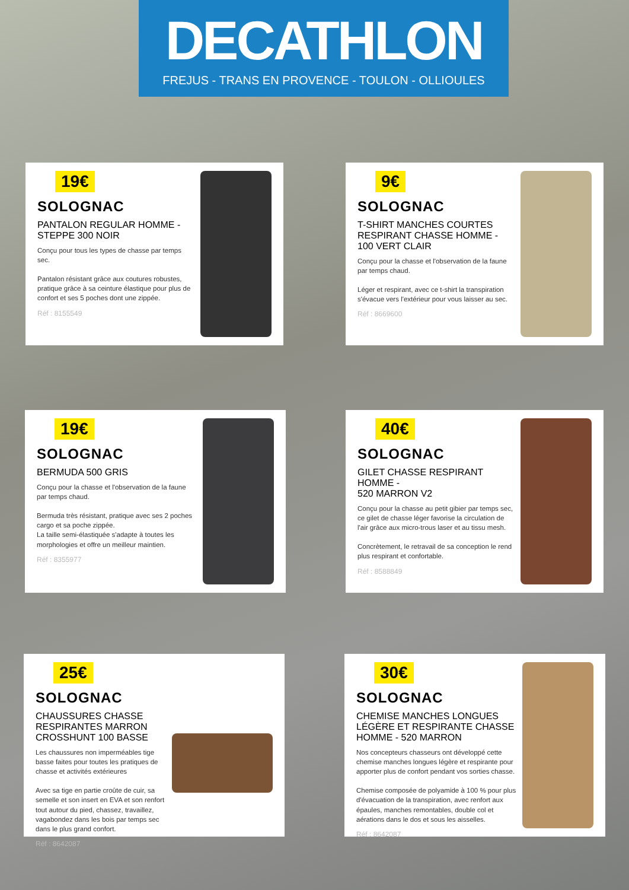DECATHLON
FREJUS - TRANS EN PROVENCE - TOULON - OLLIOULES
19€
SOLOGNAC
PANTALON REGULAR HOMME -
STEPPE 300 NOIR
Conçu pour tous les types de chasse par temps sec.
Pantalon résistant grâce aux coutures robustes, pratique grâce à sa ceinture élastique pour plus de confort et ses 5 poches dont une zippée.
Réf : 8155549
9€
SOLOGNAC
T-SHIRT MANCHES COURTES RESPIRANT CHASSE HOMME - 100 VERT CLAIR
Conçu pour la chasse et l'observation de la faune par temps chaud.
Léger et respirant, avec ce t-shirt la transpiration s'évacue vers l'extérieur pour vous laisser au sec.
Réf : 8669600
19€
SOLOGNAC
BERMUDA 500 GRIS
Conçu pour la chasse et l'observation de la faune par temps chaud.
Bermuda très résistant, pratique avec ses 2 poches cargo et sa poche zippée.
La taille semi-élastiquée s'adapte à toutes les morphologies et offre un meilleur maintien.
Réf : 8355977
40€
SOLOGNAC
GILET CHASSE RESPIRANT HOMME -
520 MARRON V2
Conçu pour la chasse au petit gibier par temps sec, ce gilet de chasse léger favorise la circulation de l'air grâce aux micro-trous laser et au tissu mesh.
Concrètement, le retravail de sa conception le rend plus respirant et confortable.
Réf : 8588849
25€
SOLOGNAC
CHAUSSURES CHASSE RESPIRANTES MARRON CROSSHUNT 100 BASSE
Les chaussures non imperméables tige basse faites pour toutes les pratiques de chasse et activités extérieures
Avec sa tige en partie croûte de cuir, sa semelle et son insert en EVA et son renfort tout autour du pied, chassez, travaillez, vagabondez dans les bois par temps sec dans le plus grand confort.
Réf : 8642087
30€
SOLOGNAC
CHEMISE MANCHES LONGUES LÉGÈRE ET RESPIRANTE CHASSE HOMME - 520 MARRON
Nos concepteurs chasseurs ont développé cette chemise manches longues légère et respirante pour apporter plus de confort pendant vos sorties chasse.
Chemise composée de polyamide à 100 % pour plus d'évacuation de la transpiration, avec renfort aux épaules, manches remontables, double col et aérations dans le dos et sous les aisselles.
Réf : 8642087